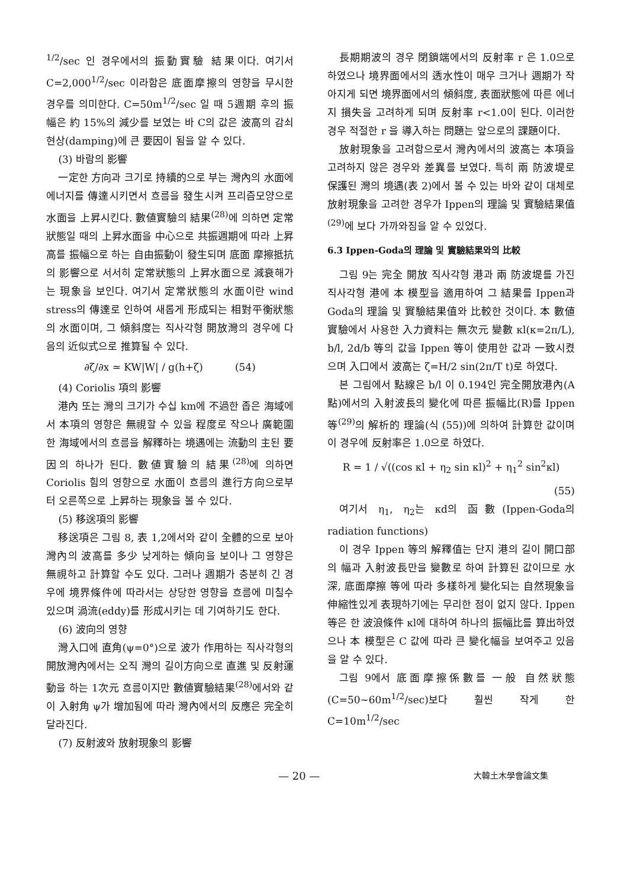<sup>1/2</sup>/sec 인 경우에서의 振動實驗 結果이다. 여기서 C=2,000<sup>1/2</sup>/sec 이라함은 底面摩擦의 영향을 무시한 경우를 의미한다. C=50m<sup>1/2</sup>/sec 일 때 5週期 후의 振幅은 約 15%의 減少를 보였는 바 C의 값은 波高의 감쇠현상(damping)에 큰 要因이 됨을 알 수 있다.
(3) 바람의 影響
一定한 方向과 크기로 持續的으로 부는 灣內의 水面에 에너지를 傳達시키면서 흐름을 發生시켜 프리즘모양으로 水面을 上昇시킨다. 數値實驗의 結果<sup>(28)</sup>에 의하면 定常狀態일 때의 上昇水面을 中心으로 共振週期에 따라 上昇高를 振幅으로 하는 自由振動이 發生되며 底面 摩擦抵抗의 影響으로 서서히 定常狀態의 上昇水面으로 減衰해가는 現象을 보인다. 여기서 定常狀態의 水面이란 wind stress의 傳達로 인하여 새롭게 形成되는 相對平衡狀態의 水面이며, 그 傾斜度는 직사각형 開放灣의 경우에 다음의 近似式으로 推算될 수 있다.
∂ζ/∂x ≃ KW|W| / g(h+ζ) (54)
(4) Coriolis 項의 影響
港內 또는 灣의 크기가 수십 km에 不過한 좁은 海域에서 本項의 영향은 無視할 수 있을 程度로 작으나 廣範圍한 海域에서의 흐름을 解釋하는 境遇에는 流動의 主된 要因의 하나가 된다. 數値實驗의 結果<sup>(28)</sup>에 의하면 Coriolis 힘의 영향으로 水面이 흐름의 進行方向으로부터 오른쪽으로 上昇하는 現象을 볼 수 있다.
(5) 移送項의 影響
移送項은 그림 8, 表 1,2에서와 같이 全體的으로 보아 灣內의 波高를 多少 낮게하는 傾向을 보이나 그 영향은 無視하고 計算할 수도 있다. 그러나 週期가 충분히 긴 경우에 境界條件에 따라서는 상당한 영향을 흐름에 미칠수 있으며 渦流(eddy)를 形成시키는 데 기여하기도 한다.
(6) 波向의 영향
灣入口에 直角(ψ=0°)으로 波가 作用하는 직사각형의 開放灣內에서는 오직 灣의 길이方向으로 直進 및 反射運動을 하는 1次元 흐름이지만 數値實驗結果<sup>(28)</sup>에서와 같이 入射角 ψ가 增加됨에 따라 灣內에서의 反應은 完全히 달라진다.
(7) 反射波와 放射現象의 影響
長期期波의 경우 閉鎖端에서의 反射率 r 은 1.0으로 하였으나 境界面에서의 透水性이 매우 크거나 週期가 작아지게 되면 境界面에서의 傾斜度, 表面狀態에 따른 에너지 損失을 고려하게 되며 反射率 r<1.0이 된다. 이러한 경우 적절한 r 을 導入하는 問題는 앞으로의 課題이다.
放射現象을 고려함으로서 灣內에서의 波高는 本項을 고려하지 않은 경우와 差異를 보였다. 특히 兩 防波堤로 保護된 灣의 境遇(表 2)에서 볼 수 있는 바와 같이 대체로 放射現象을 고려한 경우가 Ippen의 理論 및 實驗結果值<sup>(29)</sup>에 보다 가까와짐을 알 수 있었다.
6.3 Ippen-Goda의 理論 및 實驗結果와의 比較
그림 9는 完全 開放 직사각형 港과 兩 防波堤를 가진 직사각형 港에 本 模型을 適用하여 그 結果를 Ippen과 Goda의 理論 및 實驗結果值와 比較한 것이다. 本 數値實驗에서 사용한 入力資料는 無次元 變數 κl(κ=2π/L), b/l, 2d/b 等의 값을 Ippen 等이 使用한 값과 一致시켰으며 入口에서 波高는 ζ=H/2 sin(2π/T t)로 하였다.
본 그림에서 點線은 b/l 이 0.194인 完全開放港內(A點)에서의 入射波長의 變化에 따른 振幅比(R)를 Ippen 等<sup>(29)</sup>의 解析的 理論(식 (55))에 의하여 計算한 값이며 이 경우에 反射率은 1.0으로 하였다.
R = 1 / √((cos κl + η<sub>2</sub> sin κl)<sup>2</sup> + η<sub>1</sub><sup>2</sup> sin<sup>2</sup>κl)
(55)
여기서 η<sub>1</sub>, η<sub>2</sub>는 κd의 函數(Ippen-Goda의 radiation functions)
이 경우 Ippen 等의 解釋值는 단지 港의 길이 開口部의 幅과 入射波長만을 變數로 하여 計算된 값이므로 水深, 底面摩擦 等에 따라 多樣하게 變化되는 自然現象을 伸縮性있게 表現하기에는 무리한 점이 없지 않다. Ippen 等은 한 波浪條件 κl에 대하여 하나의 振幅比를 算出하였으나 本 模型은 C 값에 따라 큰 變化幅을 보여주고 있음을 알 수 있다.
그림 9에서 底面摩擦係數를 一般 自然狀態(C=50~60m<sup>1/2</sup>/sec)보다 훨씬 작게 한 C=10m<sup>1/2</sup>/sec
— 20 — 大韓土木學會論文集